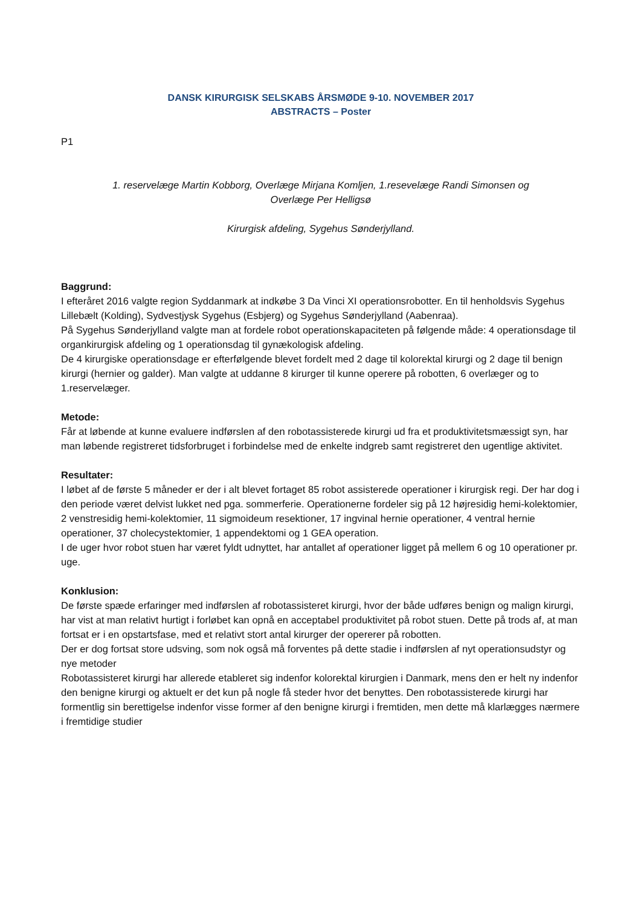DANSK KIRURGISK SELSKABS ÅRSMØDE 9-10. NOVEMBER 2017
ABSTRACTS – Poster
P1
1. reservelæge Martin Kobborg, Overlæge Mirjana Komljen, 1.resevelæge Randi Simonsen og
Overlæge Per Helligsø
Kirurgisk afdeling, Sygehus Sønderjylland.
Baggrund:
I efteråret 2016 valgte region Syddanmark at indkøbe 3 Da Vinci XI operationsrobotter. En til henholdsvis Sygehus Lillebælt (Kolding), Sydvestjysk Sygehus (Esbjerg) og Sygehus Sønderjylland (Aabenraa).
På Sygehus Sønderjylland valgte man at fordele robot operationskapaciteten på følgende måde: 4 operationsdage til organkirurgisk afdeling og 1 operationsdag til gynækologisk afdeling.
De 4 kirurgiske operationsdage er efterfølgende blevet fordelt med 2 dage til kolorektal kirurgi og 2 dage til benign kirurgi (hernier og galder). Man valgte at uddanne 8 kirurger til kunne operere på robotten, 6 overlæger og to 1.reservelæger.
Metode:
Får at løbende at kunne evaluere indførslen af den robotassisterede kirurgi ud fra et produktivitetsmæssigt syn, har man løbende registreret tidsforbruget i forbindelse med de enkelte indgreb samt registreret den ugentlige aktivitet.
Resultater:
I løbet af de første 5 måneder er der i alt blevet fortaget 85 robot assisterede operationer i kirurgisk regi. Der har dog i den periode været delvist lukket ned pga. sommerferie. Operationerne fordeler sig på 12 højresidig hemi-kolektomier, 2 venstresidig hemi-kolektomier, 11 sigmoideum resektioner, 17 ingvinal hernie operationer, 4 ventral hernie operationer, 37 cholecystektomier, 1 appendektomi og 1 GEA operation.
I de uger hvor robot stuen har været fyldt udnyttet, har antallet af operationer ligget på mellem 6 og 10 operationer pr. uge.
Konklusion:
De første spæde erfaringer med indførslen af robotassisteret kirurgi, hvor der både udføres benign og malign kirurgi, har vist at man relativt hurtigt i forløbet kan opnå en acceptabel produktivitet på robot stuen. Dette på trods af, at man fortsat er i en opstartsfase, med et relativt stort antal kirurger der opererer på robotten.
Der er dog fortsat store udsving, som nok også må forventes på dette stadie i indførslen af nyt operationsudstyr og nye metoder
Robotassisteret kirurgi har allerede etableret sig indenfor kolorektal kirurgien i Danmark, mens den er helt ny indenfor den benigne kirurgi og aktuelt er det kun på nogle få steder hvor det benyttes. Den robotassisterede kirurgi har formentlig sin berettigelse indenfor visse former af den benigne kirurgi i fremtiden, men dette må klarlægges nærmere i fremtidige studier